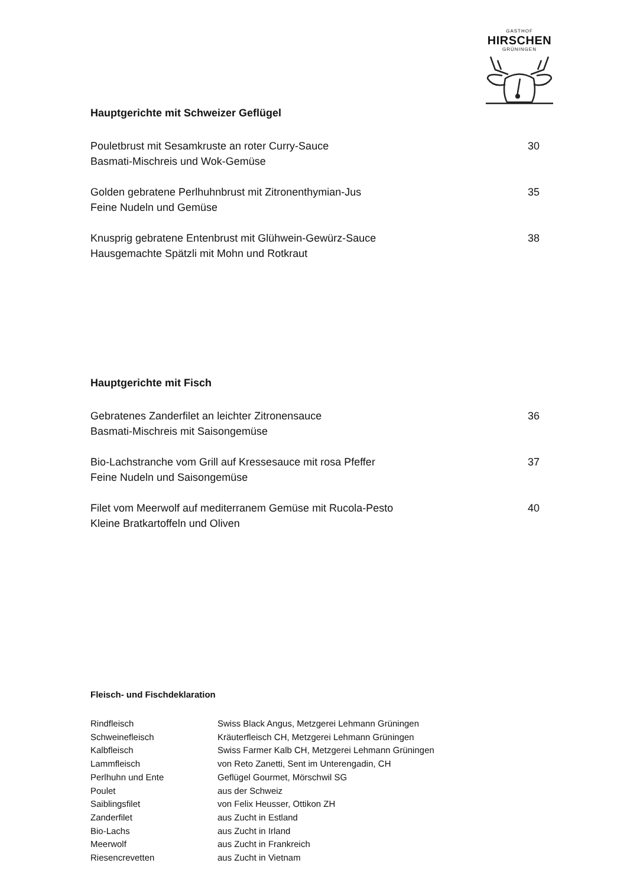GASTHOF
HIRSCHEN
GRÜNINGEN
Hauptgerichte mit Schweizer Geflügel
Pouletbrust mit Sesamkruste an roter Curry-Sauce
Basmati-Mischreis und Wok-Gemüse
30
Golden gebratene Perlhuhnbrust mit Zitronenthymian-Jus
Feine Nudeln und Gemüse
35
Knusprig gebratene Entenbrust mit Glühwein-Gewürz-Sauce
Hausgemachte Spätzli mit Mohn und Rotkraut
38
Hauptgerichte mit Fisch
Gebratenes Zanderfilet an leichter Zitronensauce
Basmati-Mischreis mit Saisongemüse
36
Bio-Lachstranche vom Grill auf Kressesauce mit rosa Pfeffer
Feine Nudeln und Saisongemüse
37
Filet vom Meerwolf auf mediterranem Gemüse mit Rucola-Pesto
Kleine Bratkartoffeln und Oliven
40
Fleisch- und Fischdeklaration
| Rindfleisch | Swiss Black Angus, Metzgerei Lehmann Grüningen |
| Schweinefleisch | Kräuterfleisch CH, Metzgerei Lehmann Grüningen |
| Kalbfleisch | Swiss Farmer Kalb CH, Metzgerei Lehmann Grüningen |
| Lammfleisch | von Reto Zanetti, Sent im Unterengadin, CH |
| Perlhuhn und Ente | Geflügel Gourmet, Mörschwil SG |
| Poulet | aus der Schweiz |
| Saiblingsfilet | von Felix Heusser, Ottikon ZH |
| Zanderfilet | aus Zucht in Estland |
| Bio-Lachs | aus Zucht in Irland |
| Meerwolf | aus Zucht in Frankreich |
| Riesencrevetten | aus Zucht in Vietnam |